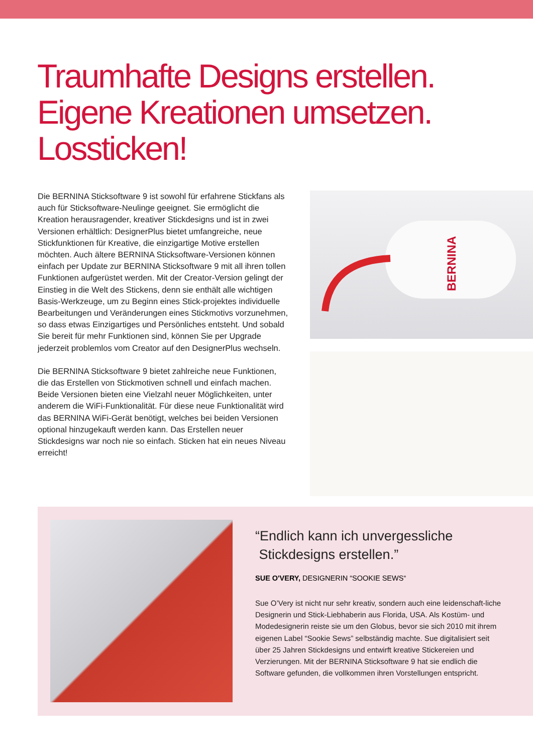Traumhafte Designs erstellen.
Eigene Kreationen umsetzen.
Lossticken!
Die BERNINA Sticksoftware 9 ist sowohl für erfahrene Stickfans als auch für Sticksoftware-Neulinge geeignet. Sie ermöglicht die Kreation herausragender, kreativer Stickdesigns und ist in zwei Versionen erhältlich: DesignerPlus bietet umfangreiche, neue Stickfunktionen für Kreative, die einzigartige Motive erstellen möchten. Auch ältere BERNINA Sticksoftware-Versionen können einfach per Update zur BERNINA Sticksoftware 9 mit all ihren tollen Funktionen aufgerüstet werden. Mit der Creator-Version gelingt der Einstieg in die Welt des Stickens, denn sie enthält alle wichtigen Basis-Werkzeuge, um zu Beginn eines Stick-projektes individuelle Bearbeitungen und Veränderungen eines Stickmotivs vorzunehmen, so dass etwas Einzigartiges und Persönliches entsteht. Und sobald Sie bereit für mehr Funktionen sind, können Sie per Upgrade jederzeit problemlos vom Creator auf den DesignerPlus wechseln.
Die BERNINA Sticksoftware 9 bietet zahlreiche neue Funktionen, die das Erstellen von Stickmotiven schnell und einfach machen. Beide Versionen bieten eine Vielzahl neuer Möglichkeiten, unter anderem die WiFi-Funktionalität. Für diese neue Funktionalität wird das BERNINA WiFi-Gerät benötigt, welches bei beiden Versionen optional hinzugekauft werden kann. Das Erstellen neuer Stickdesigns war noch nie so einfach. Sticken hat ein neues Niveau erreicht!
BERNINA
“Endlich kann ich unvergessliche
Stickdesigns erstellen.”
SUE O'VERY, DESIGNERIN “SOOKIE SEWS“
Sue O’Very ist nicht nur sehr kreativ, sondern auch eine leidenschaft-liche Designerin und Stick-Liebhaberin aus Florida, USA. Als Kostüm- und Modedesignerin reiste sie um den Globus, bevor sie sich 2010 mit ihrem eigenen Label “Sookie Sews” selbständig machte. Sue digitalisiert seit über 25 Jahren Stickdesigns und entwirft kreative Stickereien und Verzierungen. Mit der BERNINA Sticksoftware 9 hat sie endlich die Software gefunden, die vollkommen ihren Vorstellungen entspricht.